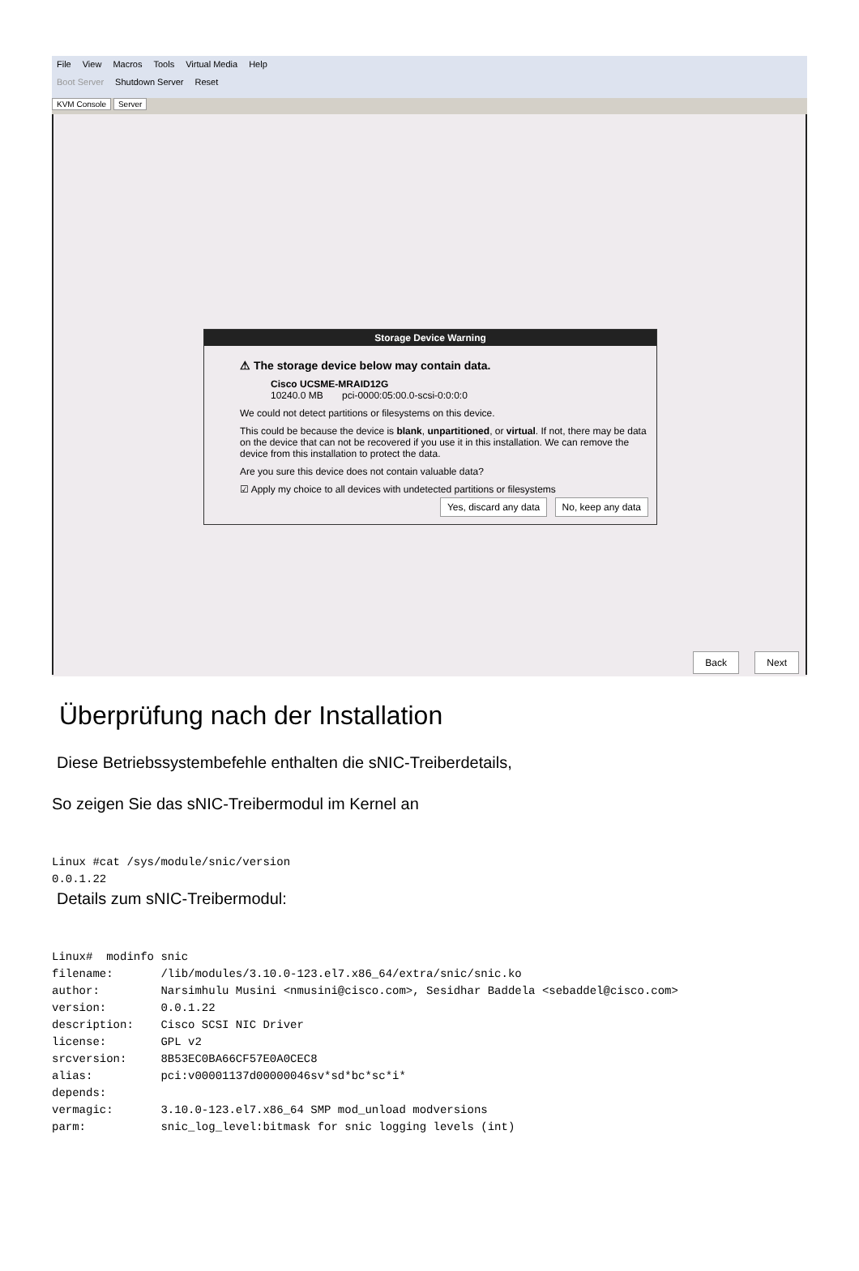File View Macros Tools Virtual Media Help
Boot Server Shutdown Server Reset
KVM Console Server
Storage Device Warning
⚠ The storage device below may contain data.
Cisco UCSME-MRAID12G
10240.0 MB pci-0000:05:00.0-scsi-0:0:0:0
We could not detect partitions or filesystems on this device.
This could be because the device is blank, unpartitioned, or virtual. If not, there may be data on the device that can not be recovered if you use it in this installation. We can remove the device from this installation to protect the data.
Are you sure this device does not contain valuable data?
☑ Apply my choice to all devices with undetected partitions or filesystems
Yes, discard any data No, keep any data
Back Next
Überprüfung nach der Installation
Diese Betriebssystembefehle enthalten die sNIC-Treiberdetails,
So zeigen Sie das sNIC-Treibermodul im Kernel an
Linux #cat /sys/module/snic/version
0.0.1.22
Details zum sNIC-Treibermodul:
Linux#  modinfo snic
filename:       /lib/modules/3.10.0-123.el7.x86_64/extra/snic/snic.ko
author:         Narsimhulu Musini <nmusini@cisco.com>, Sesidhar Baddela <sebaddel@cisco.com>
version:        0.0.1.22
description:    Cisco SCSI NIC Driver
license:        GPL v2
srcversion:     8B53EC0BA66CF57E0A0CEC8
alias:          pci:v00001137d00000046sv*sd*bc*sc*i*
depends:
vermagic:       3.10.0-123.el7.x86_64 SMP mod_unload modversions
parm:           snic_log_level:bitmask for snic logging levels (int)